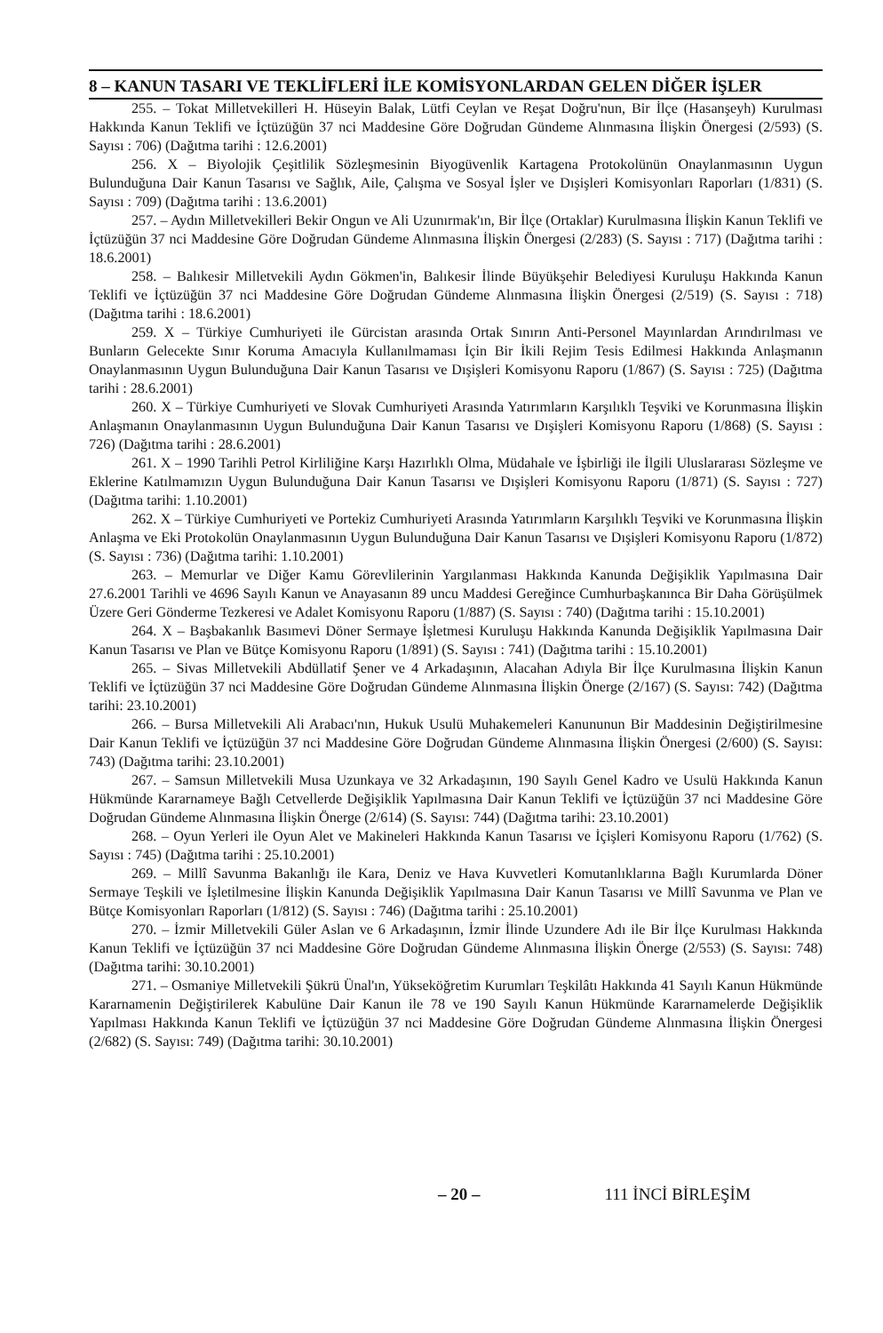8 – KANUN TASARI VE TEKLİFLERİ İLE KOMİSYONLARDAN GELEN DİĞER İŞLER
255. – Tokat Milletvekilleri H. Hüseyin Balak, Lütfi Ceylan ve Reşat Doğru'nun, Bir İlçe (Hasanşeyh) Kurulması Hakkında Kanun Teklifi ve İçtüzüğün 37 nci Maddesine Göre Doğrudan Gündeme Alınmasına İlişkin Önergesi (2/593) (S. Sayısı : 706) (Dağıtma tarihi : 12.6.2001)
256. X – Biyolojik Çeşitlilik Sözleşmesinin Biyogüvenlik Kartagena Protokolünün Onaylanmasının Uygun Bulunduğuna Dair Kanun Tasarısı ve Sağlık, Aile, Çalışma ve Sosyal İşler ve Dışişleri Komisyonları Raporları (1/831) (S. Sayısı : 709) (Dağıtma tarihi : 13.6.2001)
257. – Aydın Milletvekilleri Bekir Ongun ve Ali Uzunırmak'ın, Bir İlçe (Ortaklar) Kurulmasına İlişkin Kanun Teklifi ve İçtüzüğün 37 nci Maddesine Göre Doğrudan Gündeme Alınmasına İlişkin Önergesi (2/283) (S. Sayısı : 717) (Dağıtma tarihi : 18.6.2001)
258. – Balıkesir Milletvekili Aydın Gökmen'in, Balıkesir İlinde Büyükşehir Belediyesi Kuruluşu Hakkında Kanun Teklifi ve İçtüzüğün 37 nci Maddesine Göre Doğrudan Gündeme Alınmasına İlişkin Önergesi (2/519) (S. Sayısı : 718) (Dağıtma tarihi : 18.6.2001)
259. X – Türkiye Cumhuriyeti ile Gürcistan arasında Ortak Sınırın Anti-Personel Mayınlardan Arındırılması ve Bunların Gelecekte Sınır Koruma Amacıyla Kullanılmaması İçin Bir İkili Rejim Tesis Edilmesi Hakkında Anlaşmanın Onaylanmasının Uygun Bulunduğuna Dair Kanun Tasarısı ve Dışişleri Komisyonu Raporu (1/867) (S. Sayısı : 725) (Dağıtma tarihi : 28.6.2001)
260. X – Türkiye Cumhuriyeti ve Slovak Cumhuriyeti Arasında Yatırımların Karşılıklı Teşviki ve Korunmasına İlişkin Anlaşmanın Onaylanmasının Uygun Bulunduğuna Dair Kanun Tasarısı ve Dışişleri Komisyonu Raporu (1/868) (S. Sayısı : 726) (Dağıtma tarihi : 28.6.2001)
261. X – 1990 Tarihli Petrol Kirliliğine Karşı Hazırlıklı Olma, Müdahale ve İşbirliği ile İlgili Uluslararası Sözleşme ve Eklerine Katılmamızın Uygun Bulunduğuna Dair Kanun Tasarısı ve Dışişleri Komisyonu Raporu (1/871) (S. Sayısı : 727) (Dağıtma tarihi: 1.10.2001)
262. X – Türkiye Cumhuriyeti ve Portekiz Cumhuriyeti Arasında Yatırımların Karşılıklı Teşviki ve Korunmasına İlişkin Anlaşma ve Eki Protokolün Onaylanmasının Uygun Bulunduğuna Dair Kanun Tasarısı ve Dışişleri Komisyonu Raporu (1/872) (S. Sayısı : 736) (Dağıtma tarihi: 1.10.2001)
263. – Memurlar ve Diğer Kamu Görevlilerinin Yargılanması Hakkında Kanunda Değişiklik Yapılmasına Dair 27.6.2001 Tarihli ve 4696 Sayılı Kanun ve Anayasanın 89 uncu Maddesi Gereğince Cumhurbaşkanınca Bir Daha Görüşülmek Üzere Geri Gönderme Tezkeresi ve Adalet Komisyonu Raporu (1/887) (S. Sayısı : 740) (Dağıtma tarihi : 15.10.2001)
264. X – Başbakanlık Basımevi Döner Sermaye İşletmesi Kuruluşu Hakkında Kanunda Değişiklik Yapılmasına Dair Kanun Tasarısı ve Plan ve Bütçe Komisyonu Raporu (1/891) (S. Sayısı : 741) (Dağıtma tarihi : 15.10.2001)
265. – Sivas Milletvekili Abdüllatif Şener ve 4 Arkadaşının, Alacahan Adıyla Bir İlçe Kurulmasına İlişkin Kanun Teklifi ve İçtüzüğün 37 nci Maddesine Göre Doğrudan Gündeme Alınmasına İlişkin Önerge (2/167) (S. Sayısı: 742) (Dağıtma tarihi: 23.10.2001)
266. – Bursa Milletvekili Ali Arabacı'nın, Hukuk Usulü Muhakemeleri Kanununun Bir Maddesinin Değiştirilmesine Dair Kanun Teklifi ve İçtüzüğün 37 nci Maddesine Göre Doğrudan Gündeme Alınmasına İlişkin Önergesi (2/600) (S. Sayısı: 743) (Dağıtma tarihi: 23.10.2001)
267. – Samsun Milletvekili Musa Uzunkaya ve 32 Arkadaşının, 190 Sayılı Genel Kadro ve Usulü Hakkında Kanun Hükmünde Kararnameye Bağlı Cetvellerde Değişiklik Yapılmasına Dair Kanun Teklifi ve İçtüzüğün 37 nci Maddesine Göre Doğrudan Gündeme Alınmasına İlişkin Önerge (2/614) (S. Sayısı: 744) (Dağıtma tarihi: 23.10.2001)
268. – Oyun Yerleri ile Oyun Alet ve Makineleri Hakkında Kanun Tasarısı ve İçişleri Komisyonu Raporu (1/762) (S. Sayısı : 745) (Dağıtma tarihi : 25.10.2001)
269. – Millî Savunma Bakanlığı ile Kara, Deniz ve Hava Kuvvetleri Komutanlıklarına Bağlı Kurumlarda Döner Sermaye Teşkili ve İşletilmesine İlişkin Kanunda Değişiklik Yapılmasına Dair Kanun Tasarısı ve Millî Savunma ve Plan ve Bütçe Komisyonları Raporları (1/812) (S. Sayısı : 746) (Dağıtma tarihi : 25.10.2001)
270. – İzmir Milletvekili Güler Aslan ve 6 Arkadaşının, İzmir İlinde Uzundere Adı ile Bir İlçe Kurulması Hakkında Kanun Teklifi ve İçtüzüğün 37 nci Maddesine Göre Doğrudan Gündeme Alınmasına İlişkin Önerge (2/553) (S. Sayısı: 748) (Dağıtma tarihi: 30.10.2001)
271. – Osmaniye Milletvekili Şükrü Ünal'ın, Yükseköğretim Kurumları Teşkilâtı Hakkında 41 Sayılı Kanun Hükmünde Kararnamenin Değiştirilerek Kabulüne Dair Kanun ile 78 ve 190 Sayılı Kanun Hükmünde Kararnamelerde Değişiklik Yapılması Hakkında Kanun Teklifi ve İçtüzüğün 37 nci Maddesine Göre Doğrudan Gündeme Alınmasına İlişkin Önergesi (2/682) (S. Sayısı: 749) (Dağıtma tarihi: 30.10.2001)
– 20 – 111 İNCİ BİRLEŞİM